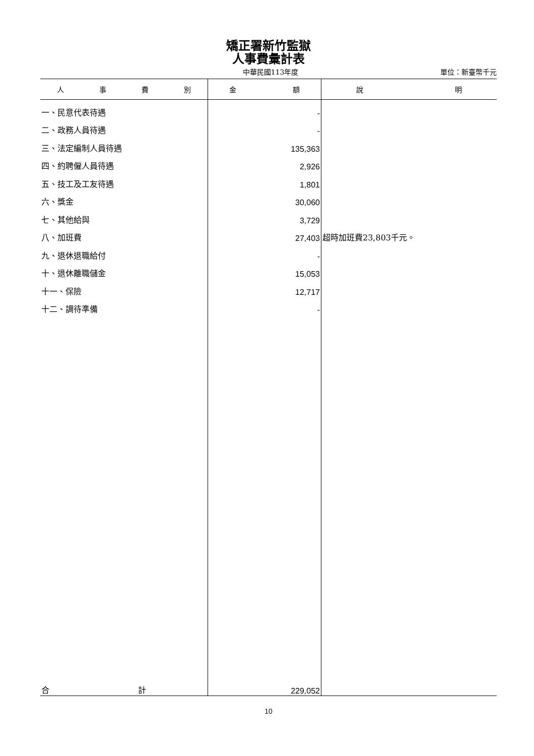矯正署新竹監獄
人事費彙計表
中華民國113年度 單位：新臺幣千元
| 人 事 費 別 | 金 額 | 說 明 |
| --- | --- | --- |
| 一、民意代表待遇 | - | |
| 二、政務人員待遇 | - | |
| 三、法定編制人員待遇 | 135,363 | |
| 四、約聘僱人員待遇 | 2,926 | |
| 五、技工及工友待遇 | 1,801 | |
| 六、獎金 | 30,060 | |
| 七、其他給與 | 3,729 | |
| 八、加班費 | 27,403 | 超時加班費23,803千元。 |
| 九、退休退職給付 | - | |
| 十、退休離職儲金 | 15,053 | |
| 十一、保險 | 12,717 | |
| 十二、調待準備 | - | |
| 合 計 | 229,052 | |
10